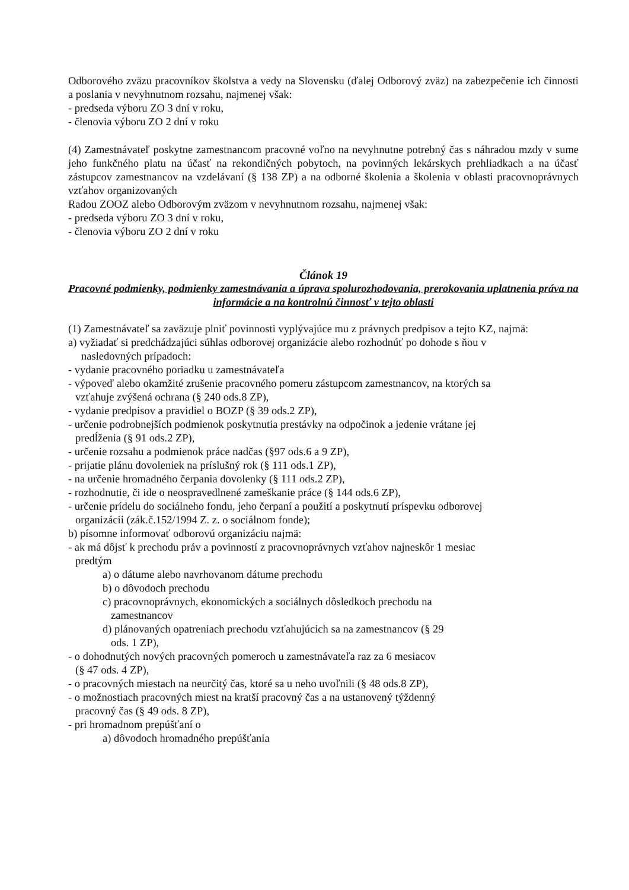Odborového zväzu pracovníkov školstva a vedy na Slovensku (ďalej Odborový zväz) na zabezpečenie ich činnosti a poslania v nevyhnutnom rozsahu, najmenej však:
- predseda výboru ZO 3 dní v roku,
- členovia výboru ZO 2 dní v roku
(4) Zamestnávateľ poskytne zamestnancom pracovné voľno na nevyhnutne potrebný čas s náhradou mzdy v sume jeho funkčného platu na účasť na rekondičných pobytoch, na povinných lekárskych prehliadkach a na účasť zástupcov zamestnancov na vzdelávaní (§ 138 ZP) a na odborné školenia a školenia v oblasti pracovnoprávnych vzťahov organizovaných
Radou ZOOZ alebo Odborovým zväzom v nevyhnutnom rozsahu, najmenej však:
- predseda výboru ZO 3 dní v roku,
- členovia výboru ZO 2 dní v roku
Článok 19
Pracovné podmienky, podmienky zamestnávania a úprava spolurozhodovania, prerokovania uplatnenia práva na informácie a na kontrolnú činnosť v tejto oblasti
(1) Zamestnávateľ sa zaväzuje plniť povinnosti vyplývajúce mu z právnych predpisov a tejto KZ, najmä:
a) vyžiadať si predchádzajúci súhlas odborovej organizácie alebo rozhodnúť po dohode s ňou v
nasledovných prípadoch:
- vydanie pracovného poriadku u zamestnávateľa
- výpoveď alebo okamžité zrušenie pracovného pomeru zástupcom zamestnancov, na ktorých sa
vzťahuje zvýšená ochrana (§ 240 ods.8 ZP),
- vydanie predpisov a pravidiel o BOZP (§ 39 ods.2 ZP),
- určenie podrobnejších podmienok poskytnutia prestávky na odpočinok a jedenie vrátane jej
predĺženia (§ 91 ods.2 ZP),
- určenie rozsahu a podmienok práce nadčas (§97 ods.6 a 9 ZP),
- prijatie plánu dovoleniek na príslušný rok (§ 111 ods.1 ZP),
- na určenie hromadného čerpania dovolenky (§ 111 ods.2 ZP),
- rozhodnutie, či ide o neospravedlnené zameškanie práce (§ 144 ods.6 ZP),
- určenie prídelu do sociálneho fondu, jeho čerpaní a použití a poskytnutí príspevku odborovej
organizácii (zák.č.152/1994 Z. z. o sociálnom fonde);
b) písomne informovať odborovú organizáciu najmä:
- ak má dôjsť k prechodu práv a povinností z pracovnoprávnych vzťahov najneskôr 1 mesiac
predtým
a) o dátume alebo navrhovanom dátume prechodu
b) o dôvodoch prechodu
c) pracovnoprávnych, ekonomických a sociálnych dôsledkoch prechodu na
zamestnancov
d) plánovaných opatreniach prechodu vzťahujúcich sa na zamestnancov (§ 29
ods. 1 ZP),
- o dohodnutých nových pracovných pomeroch u zamestnávateľa raz za 6 mesiacov
(§ 47 ods. 4 ZP),
- o pracovných miestach na neurčitý čas, ktoré sa u neho uvoľnili (§ 48 ods.8 ZP),
- o možnostiach pracovných miest na kratší pracovný čas a na ustanovený týždenný
pracovný čas (§ 49 ods. 8 ZP),
- pri hromadnom prepúšťaní o
a) dôvodoch hromadného prepúšťania